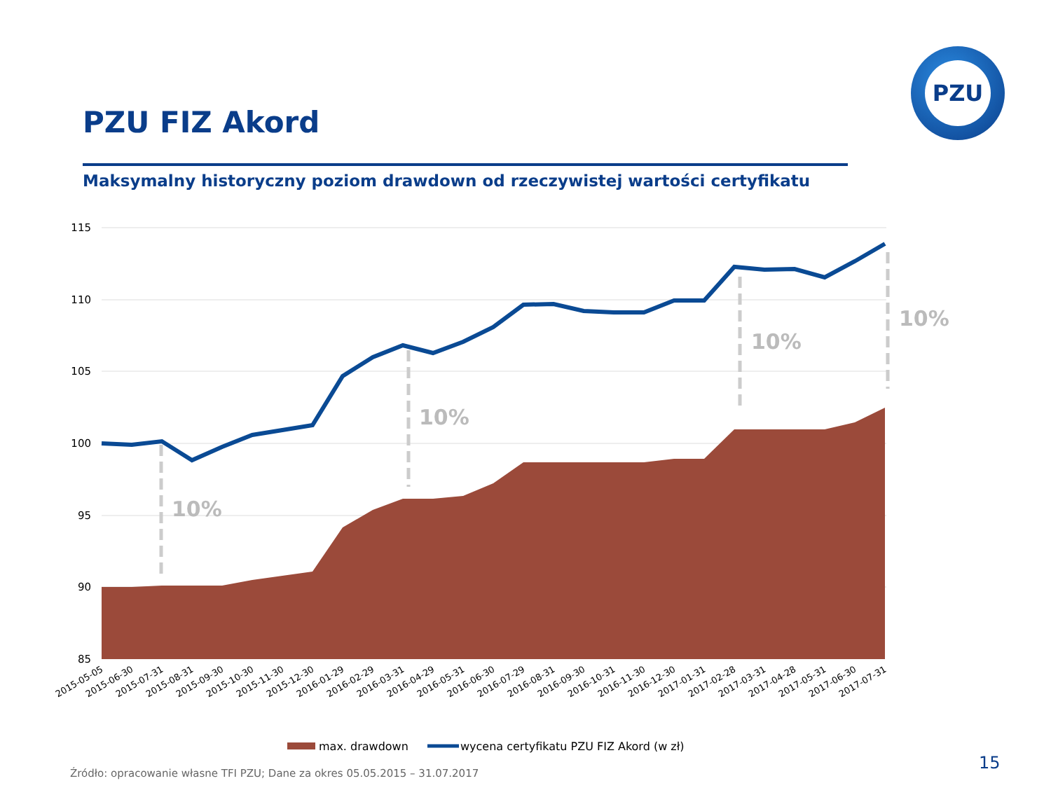PZU FIZ Akord
Maksymalny historyczny poziom drawdown od rzeczywistej wartości certyfikatu
PZU
115
110
105
100
95
90
85
10%
10%
10%
10%
2015-05-05
2015-06-30
2015-07-31
2015-08-31
2015-09-30
2015-10-30
2015-11-30
2015-12-30
2016-01-29
2016-02-29
2016-03-31
2016-04-29
2016-05-31
2016-06-30
2016-07-29
2016-08-31
2016-09-30
2016-10-31
2016-11-30
2016-12-30
2017-01-31
2017-02-28
2017-03-31
2017-04-28
2017-05-31
2017-06-30
2017-07-31
max. drawdown
wycena certyfikatu PZU FIZ Akord (w zł)
Źródło: opracowanie własne TFI PZU; Dane za okres 05.05.2015 – 31.07.2017
15